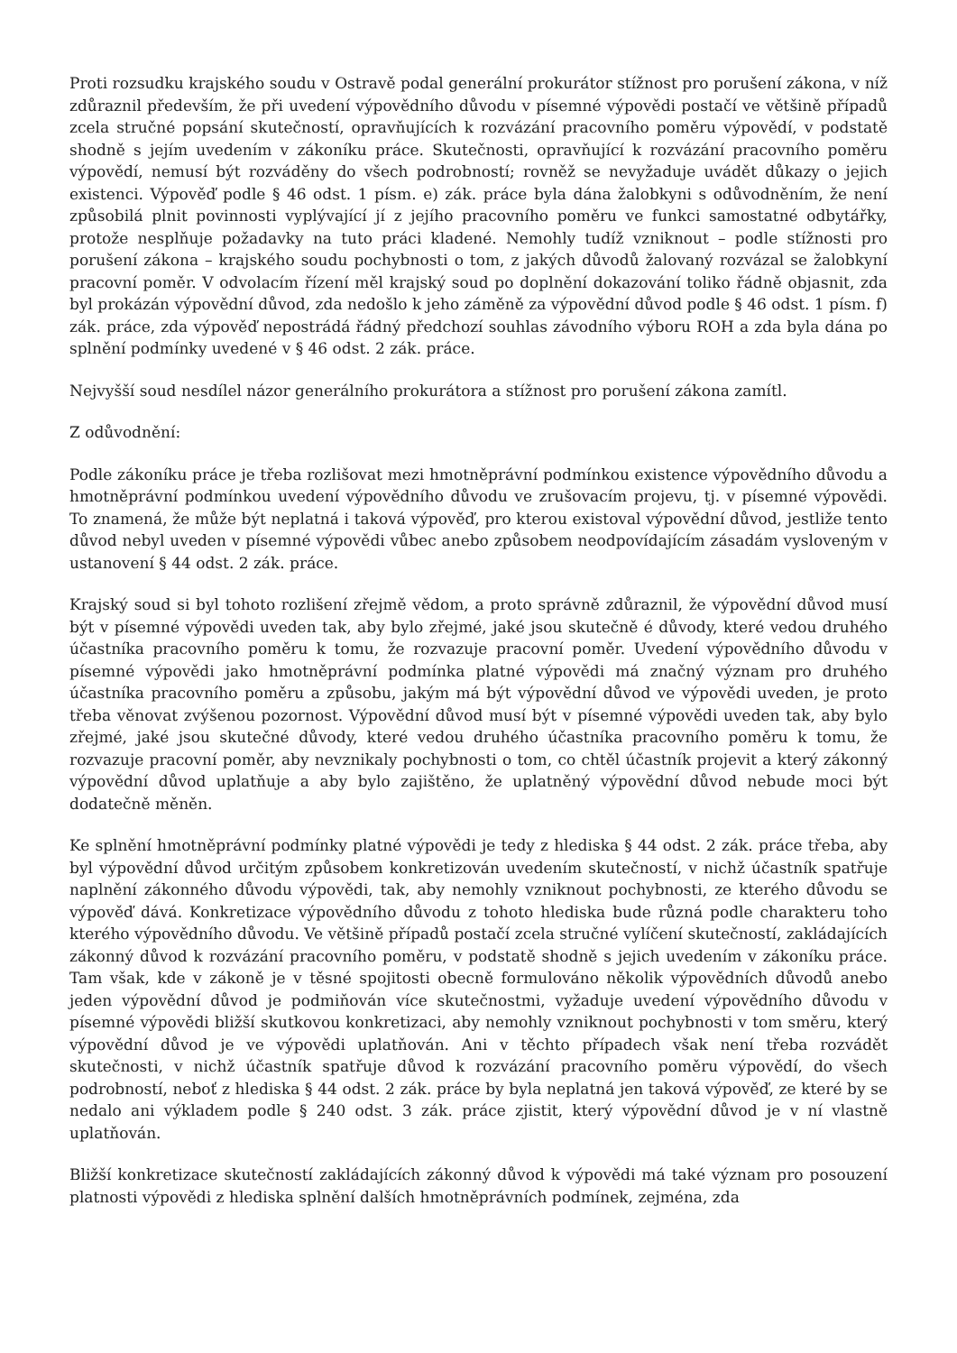Proti rozsudku krajského soudu v Ostravě podal generální prokurátor stížnost pro porušení zákona, v níž zdůraznil především, že při uvedení výpovědního důvodu v písemné výpovědi postačí ve většině případů zcela stručné popsání skutečností, opravňujících k rozvázání pracovního poměru výpovědí, v podstatě shodně s jejím uvedením v zákoníku práce. Skutečnosti, opravňující k rozvázání pracovního poměru výpovědí, nemusí být rozváděny do všech podrobností; rovněž se nevyžaduje uvádět důkazy o jejich existenci. Výpověď podle § 46 odst. 1 písm. e) zák. práce byla dána žalobkyni s odůvodněním, že není způsobilá plnit povinnosti vyplývající jí z jejího pracovního poměru ve funkci samostatné odbytářky, protože nesplňuje požadavky na tuto práci kladené. Nemohly tudíž vzniknout – podle stížnosti pro porušení zákona – krajského soudu pochybnosti o tom, z jakých důvodů žalovaný rozvázal se žalobkyní pracovní poměr. V odvolacím řízení měl krajský soud po doplnění dokazování toliko řádně objasnit, zda byl prokázán výpovědní důvod, zda nedošlo k jeho záměně za výpovědní důvod podle § 46 odst. 1 písm. f) zák. práce, zda výpověď nepostrádá řádný předchozí souhlas závodního výboru ROH a zda byla dána po splnění podmínky uvedené v § 46 odst. 2 zák. práce.
Nejvyšší soud nesdílel názor generálního prokurátora a stížnost pro porušení zákona zamítl.
Z odůvodnění:
Podle zákoníku práce je třeba rozlišovat mezi hmotněprávní podmínkou existence výpovědního důvodu a hmotněprávní podmínkou uvedení výpovědního důvodu ve zrušovacím projevu, tj. v písemné výpovědi. To znamená, že může být neplatná i taková výpověď, pro kterou existoval výpovědní důvod, jestliže tento důvod nebyl uveden v písemné výpovědi vůbec anebo způsobem neodpovídajícím zásadám vysloveným v ustanovení § 44 odst. 2 zák. práce.
Krajský soud si byl tohoto rozlišení zřejmě vědom, a proto správně zdůraznil, že výpovědní důvod musí být v písemné výpovědi uveden tak, aby bylo zřejmé, jaké jsou skutečně é důvody, které vedou druhého účastníka pracovního poměru k tomu, že rozvazuje pracovní poměr. Uvedení výpovědního důvodu v písemné výpovědi jako hmotněprávní podmínka platné výpovědi má značný význam pro druhého účastníka pracovního poměru a způsobu, jakým má být výpovědní důvod ve výpovědi uveden, je proto třeba věnovat zvýšenou pozornost. Výpovědní důvod musí být v písemné výpovědi uveden tak, aby bylo zřejmé, jaké jsou skutečné důvody, které vedou druhého účastníka pracovního poměru k tomu, že rozvazuje pracovní poměr, aby nevznikaly pochybnosti o tom, co chtěl účastník projevit a který zákonný výpovědní důvod uplatňuje a aby bylo zajištěno, že uplatněný výpovědní důvod nebude moci být dodatečně měněn.
Ke splnění hmotněprávní podmínky platné výpovědi je tedy z hlediska § 44 odst. 2 zák. práce třeba, aby byl výpovědní důvod určitým způsobem konkretizován uvedením skutečností, v nichž účastník spatřuje naplnění zákonného důvodu výpovědi, tak, aby nemohly vzniknout pochybnosti, ze kterého důvodu se výpověď dává. Konkretizace výpovědního důvodu z tohoto hlediska bude různá podle charakteru toho kterého výpovědního důvodu. Ve většině případů postačí zcela stručné vylíčení skutečností, zakládajících zákonný důvod k rozvázání pracovního poměru, v podstatě shodně s jejich uvedením v zákoníku práce. Tam však, kde v zákoně je v těsné spojitosti obecně formulováno několik výpovědních důvodů anebo jeden výpovědní důvod je podmiňován více skutečnostmi, vyžaduje uvedení výpovědního důvodu v písemné výpovědi bližší skutkovou konkretizaci, aby nemohly vzniknout pochybnosti v tom směru, který výpovědní důvod je ve výpovědi uplatňován. Ani v těchto případech však není třeba rozvádět skutečnosti, v nichž účastník spatřuje důvod k rozvázání pracovního poměru výpovědí, do všech podrobností, neboť z hlediska § 44 odst. 2 zák. práce by byla neplatná jen taková výpověď, ze které by se nedalo ani výkladem podle § 240 odst. 3 zák. práce zjistit, který výpovědní důvod je v ní vlastně uplatňován.
Bližší konkretizace skutečností zakládajících zákonný důvod k výpovědi má také význam pro posouzení platnosti výpovědi z hlediska splnění dalších hmotněprávních podmínek, zejména, zda